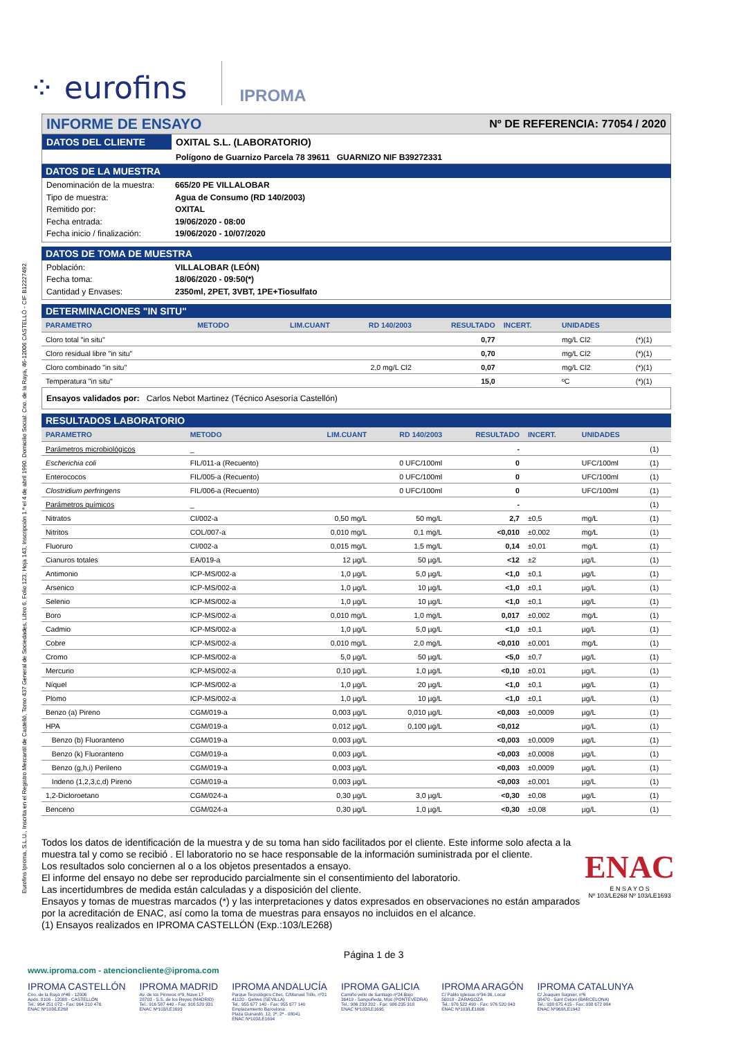Eurofins Iproma, S.L.U., Inscrita en el Registro Mercantil de Castelló, Tomo 437 General de Sociedades, Libro 6, Folio 123, Hoja 143, Inscripción 1.ª el 4 de abril 1990. Domicilio Social: Cno. de la Raya, 46-12006 CASTELLÓ - CIF B12227492
⁘ eurofins IPROMA
INFORME DE ENSAYO Nº DE REFERENCIA: 77054 / 2020
DATOS DEL CLIENTE OXITAL S.L. (LABORATORIO)
Polígono de Guarnizo Parcela 78 39611 GUARNIZO NIF B39272331
DATOS DE LA MUESTRA
Denominación de la muestra: 665/20 PE VILLALOBAR
Tipo de muestra: Agua de Consumo (RD 140/2003)
Remitido por: OXITAL
Fecha entrada: 19/06/2020 - 08:00
Fecha inicio / finalización: 19/06/2020 - 10/07/2020
DATOS DE TOMA DE MUESTRA
Población: VILLALOBAR (LEÓN)
Fecha toma: 18/06/2020 - 09:50(*)
Cantidad y Envases: 2350ml, 2PET, 3VBT, 1PE+Tiosulfato
DETERMINACIONES "IN SITU"
| PARAMETRO | METODO | LIM.CUANT | RD 140/2003 | RESULTADO | INCERT. | UNIDADES | |
| --- | --- | --- | --- | --- | --- | --- | --- |
| Cloro total "in situ" | | | | 0,77 | | mg/L Cl2 | (*)(1) |
| Cloro residual libre "in situ" | | | | 0,70 | | mg/L Cl2 | (*)(1) |
| Cloro combinado "in situ" | | | 2,0 mg/L Cl2 | 0,07 | | mg/L Cl2 | (*)(1) |
| Temperatura "in situ" | | | | 15,0 | | ºC | (*)(1) |
Ensayos validados por: Carlos Nebot Martinez (Técnico Asesoría Castellón)
RESULTADOS LABORATORIO
| PARAMETRO | METODO | LIM.CUANT | RD 140/2003 | RESULTADO | INCERT. | UNIDADES | |
| --- | --- | --- | --- | --- | --- | --- | --- |
| Parámetros microbiológicos | _ | | | - | | | (1) |
| Escherichia coli | FIL/011-a (Recuento) | | 0 UFC/100ml | 0 | | UFC/100ml | (1) |
| Enterococos | FIL/005-a (Recuento) | | 0 UFC/100ml | 0 | | UFC/100ml | (1) |
| Clostridium perfringens | FIL/006-a (Recuento) | | 0 UFC/100ml | 0 | | UFC/100ml | (1) |
| Parámetros químicos | _ | | | - | | | (1) |
| Nitratos | CI/002-a | 0,50 mg/L | 50 mg/L | 2,7 | ±0,5 | mg/L | (1) |
| Nitritos | COL/007-a | 0,010 mg/L | 0,1 mg/L | <0,010 | ±0,002 | mg/L | (1) |
| Fluoruro | CI/002-a | 0,015 mg/L | 1,5 mg/L | 0,14 | ±0,01 | mg/L | (1) |
| Cianuros totales | EA/019-a | 12 µg/L | 50 µg/L | <12 | ±2 | µg/L | (1) |
| Antimonio | ICP-MS/002-a | 1,0 µg/L | 5,0 µg/L | <1,0 | ±0,1 | µg/L | (1) |
| Arsenico | ICP-MS/002-a | 1,0 µg/L | 10 µg/L | <1,0 | ±0,1 | µg/L | (1) |
| Selenio | ICP-MS/002-a | 1,0 µg/L | 10 µg/L | <1,0 | ±0,1 | µg/L | (1) |
| Boro | ICP-MS/002-a | 0,010 mg/L | 1,0 mg/L | 0,017 | ±0,002 | mg/L | (1) |
| Cadmio | ICP-MS/002-a | 1,0 µg/L | 5,0 µg/L | <1,0 | ±0,1 | µg/L | (1) |
| Cobre | ICP-MS/002-a | 0,010 mg/L | 2,0 mg/L | <0,010 | ±0,001 | mg/L | (1) |
| Cromo | ICP-MS/002-a | 5,0 µg/L | 50 µg/L | <5,0 | ±0,7 | µg/L | (1) |
| Mercurio | ICP-MS/002-a | 0,10 µg/L | 1,0 µg/L | <0,10 | ±0,01 | µg/L | (1) |
| Níquel | ICP-MS/002-a | 1,0 µg/L | 20 µg/L | <1,0 | ±0,1 | µg/L | (1) |
| Plomo | ICP-MS/002-a | 1,0 µg/L | 10 µg/L | <1,0 | ±0,1 | µg/L | (1) |
| Benzo (a) Pireno | CGM/019-a | 0,003 µg/L | 0,010 µg/L | <0,003 | ±0,0009 | µg/L | (1) |
| HPA | CGM/019-a | 0,012 µg/L | 0,100 µg/L | <0,012 | | µg/L | (1) |
| Benzo (b) Fluoranteno | CGM/019-a | 0,003 µg/L | | <0,003 | ±0,0009 | µg/L | (1) |
| Benzo (k) Fluoranteno | CGM/019-a | 0,003 µg/L | | <0,003 | ±0,0008 | µg/L | (1) |
| Benzo (g,h,i) Perileno | CGM/019-a | 0,003 µg/L | | <0,003 | ±0,0009 | µg/L | (1) |
| Indeno (1,2,3,c,d) Pireno | CGM/019-a | 0,003 µg/L | | <0,003 | ±0,001 | µg/L | (1) |
| 1,2-Dicloroetano | CGM/024-a | 0,30 µg/L | 3,0 µg/L | <0,30 | ±0,08 | µg/L | (1) |
| Benceno | CGM/024-a | 0,30 µg/L | 1,0 µg/L | <0,30 | ±0,08 | µg/L | (1) |
Todos los datos de identificación de la muestra y de su toma han sido facilitados por el cliente. Este informe solo afecta a la muestra tal y como se recibió . El laboratorio no se hace responsable de la información suministrada por el cliente.
Los resultados solo conciernen al o a los objetos presentados a ensayo.
El informe del ensayo no debe ser reproducido parcialmente sin el consentimiento del laboratorio.
Las incertidumbres de medida están calculadas y a disposición del cliente.
Ensayos y tomas de muestras marcados (*) y las interpretaciones y datos expresados en observaciones no están amparados por la acreditación de ENAC, así como la toma de muestras para ensayos no incluidos en el alcance.
(1) Ensayos realizados en IPROMA CASTELLÓN (Exp.:103/LE268)
ENAC
E N S A Y O S
Nº 103/LE268 Nº 103/LE1693
Página 1 de 3
www.iproma.com - atencioncliente@iproma.com
IPROMA CASTELLÓN
Cno. de la Raya nº46 - 12006
Apdo. 8106 - 12088 - CASTELLÓN
Tel.: 964 251 072 - Fax: 964 210 476
ENAC Nº103/LE268
IPROMA MADRID
Av. de los Pirineos nº9, Nave 17
28703 - S.S. de los Reyes (MADRID)
Tel.: 916 587 440 - Fax: 916 520 931
ENAC Nº103/LE1693
IPROMA ANDALUCÍA
Parque Tecnológico Citec, C/Manuel Trillo, nº21
41120 - Gelves (SEVILLA)
Tel.: 955 677 140 - Fax: 955 677 140
Emplazamiento Barcelona:
Plaza Guinardó, 12, 2º, 2ª - 08041
ENAC Nº103/LE1694
IPROMA GALICIA
Camiño vello de Santiago nº24 Bajo
36419 - Sanguiñeda, Mos (PONTEVEDRA)
Tel.: 986 239 202 - Fax: 986 235 318
ENAC Nº103/LE1695
IPROMA ARAGÓN
C/ Pablo Iglesias nº34-36, Local
50018 - ZARAGOZA
Tel.: 976 522 490 - Fax: 976 520 043
ENAC Nº103/LE1696
IPROMA CATALUNYA
C/ Joaquim Sagnier, nº6
08470 - Sant Celoni (BARCELONA)
Tel.: 938 675 415 - Fax: 938 672 884
ENAC Nº968/LE1942